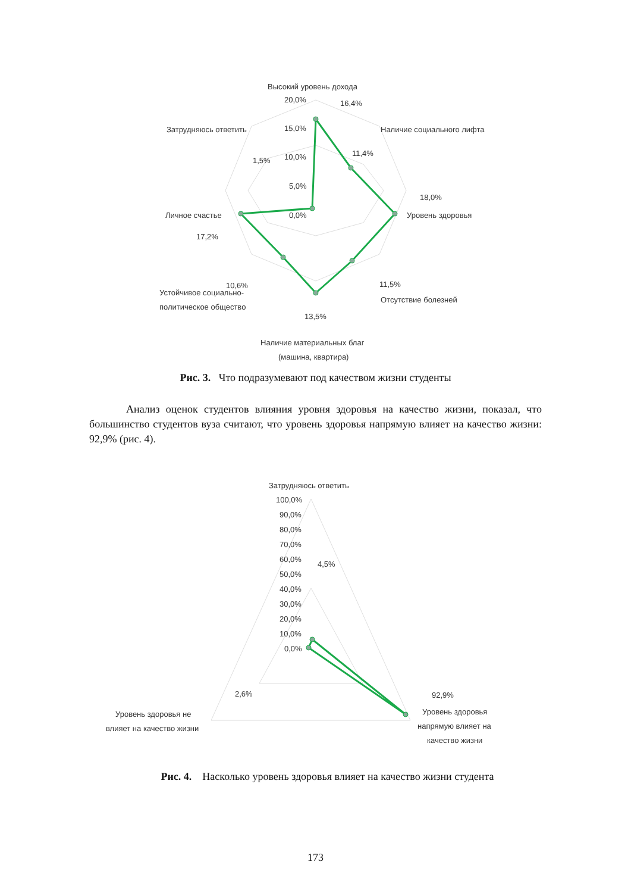Высокий уровень дохода
20,0%
16,4%
15,0%
10,0%
5,0%
0,0%
Наличие социального лифта
11,4%
Затрудняюсь ответить
1,5%
18,0%
Уровень здоровья
Личное счастье
17,2%
11,5%
Отсутствие болезней
10,6%
Устойчивое социально-
политическое общество
13,5%
Наличие материальных благ
(машина, квартира)
Рис. 3. Что подразумевают под качеством жизни студенты
Анализ оценок студентов влияния уровня здоровья на качество жизни, показал, что большинство студентов вуза считают, что уровень здоровья напрямую влияет на качество жизни: 92,9% (рис. 4).
Затрудняюсь ответить
100,0%
90,0%
80,0%
70,0%
60,0%
50,0%
40,0%
30,0%
20,0%
10,0%
0,0%
4,5%
2,6%
92,9%
Уровень здоровья не
влияет на качество жизни
Уровень здоровья
напрямую влияет на
качество жизни
Рис. 4. Насколько уровень здоровья влияет на качество жизни студента
173